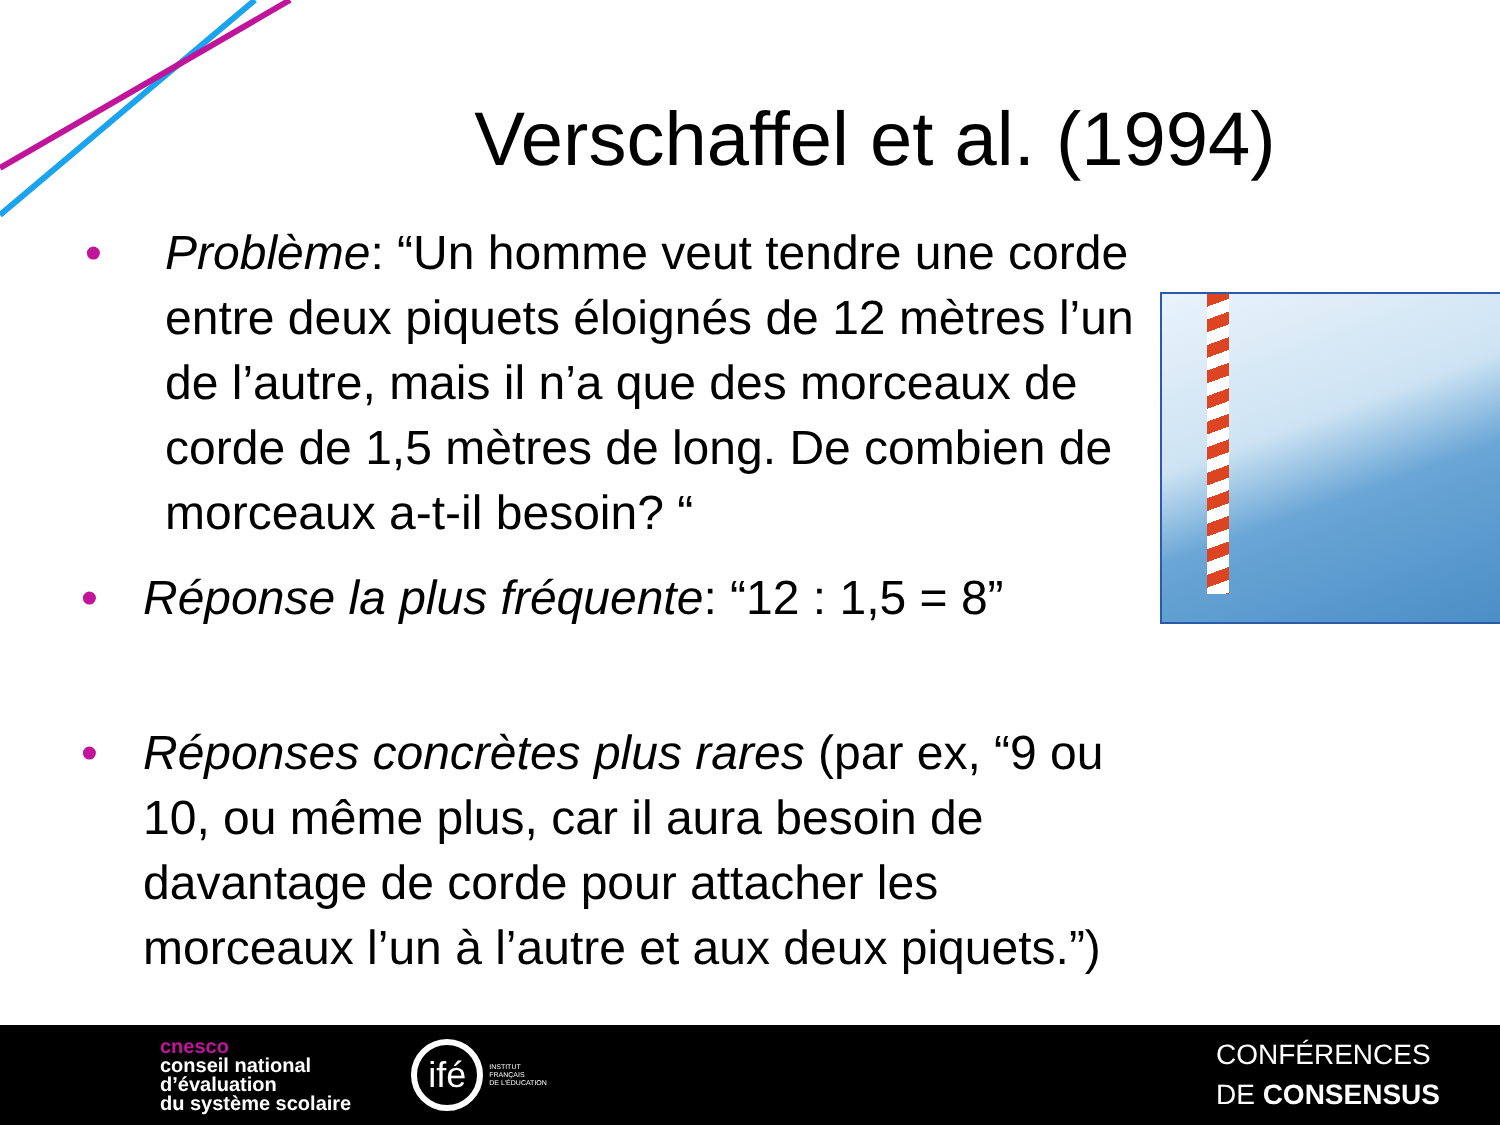Verschaffel et al. (1994)
• Problème: “Un homme veut tendre une corde entre deux piquets éloignés de 12 mètres l’un de l’autre, mais il n’a que des morceaux de corde de 1,5 mètres de long. De combien de morceaux a-t-il besoin? “
• Réponse la plus fréquente: “12 : 1,5 = 8”
• Réponses concrètes plus rares (par ex, “9 ou 10, ou même plus, car il aura besoin de davantage de corde pour attacher les morceaux l’un à l’autre et aux deux piquets.”)
cnesco
conseil national
d’évaluation
du système scolaire
ifé
INSTITUT
FRANÇAIS
DE L'ÉDUCATION
CONFÉRENCES
DE CONSENSUS